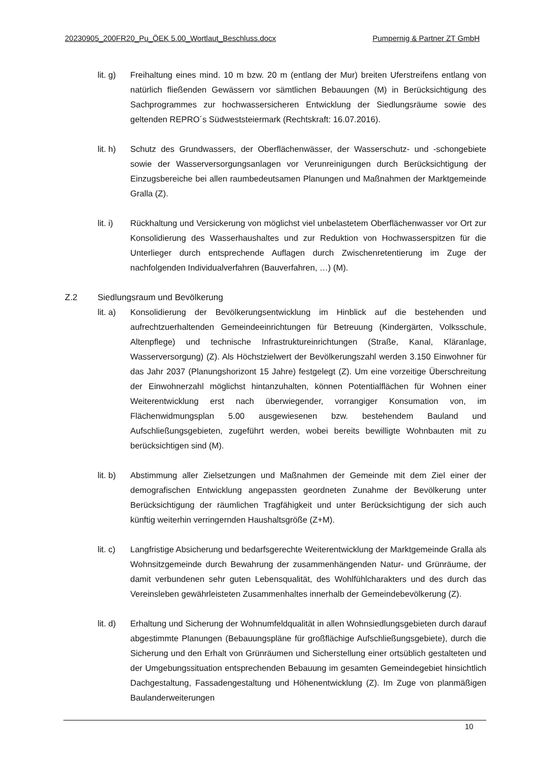20230905_200FR20_Pu_ÖEK 5.00_Wortlaut_Beschluss.docx Pumpernig & Partner ZT GmbH
lit. g)
Freihaltung eines mind. 10 m bzw. 20 m (entlang der Mur) breiten Uferstreifens entlang von natürlich fließenden Gewässern vor sämtlichen Bebauungen (M) in Berücksichtigung des Sachprogrammes zur hochwassersicheren Entwicklung der Siedlungsräume sowie des geltenden REPRO´s Südweststeiermark (Rechtskraft: 16.07.2016).
lit. h)
Schutz des Grundwassers, der Oberflächenwässer, der Wasserschutz- und -schongebiete sowie der Wasserversorgungsanlagen vor Verunreinigungen durch Berücksichtigung der Einzugsbereiche bei allen raumbedeutsamen Planungen und Maßnahmen der Marktgemeinde Gralla (Z).
lit. i)
Rückhaltung und Versickerung von möglichst viel unbelastetem Oberflächenwasser vor Ort zur Konsolidierung des Wasserhaushaltes und zur Reduktion von Hochwasserspitzen für die Unterlieger durch entsprechende Auflagen durch Zwischenretentierung im Zuge der nachfolgenden Individualverfahren (Bauverfahren, …) (M).
Z.2 Siedlungsraum und Bevölkerung
lit. a)
Konsolidierung der Bevölkerungsentwicklung im Hinblick auf die bestehenden und aufrechtzuerhaltenden Gemeindeeinrichtungen für Betreuung (Kindergärten, Volksschule, Altenpflege) und technische Infrastruktureinrichtungen (Straße, Kanal, Kläranlage, Wasserversorgung) (Z). Als Höchstzielwert der Bevölkerungszahl werden 3.150 Einwohner für das Jahr 2037 (Planungshorizont 15 Jahre) festgelegt (Z). Um eine vorzeitige Überschreitung der Einwohnerzahl möglichst hintanzuhalten, können Potentialflächen für Wohnen einer Weiterentwicklung erst nach überwiegender, vorrangiger Konsumation von, im Flächenwidmungsplan 5.00 ausgewiesenen bzw. bestehendem Bauland und Aufschließungsgebieten, zugeführt werden, wobei bereits bewilligte Wohnbauten mit zu berücksichtigen sind (M).
lit. b)
Abstimmung aller Zielsetzungen und Maßnahmen der Gemeinde mit dem Ziel einer der demografischen Entwicklung angepassten geordneten Zunahme der Bevölkerung unter Berücksichtigung der räumlichen Tragfähigkeit und unter Berücksichtigung der sich auch künftig weiterhin verringernden Haushaltsgröße (Z+M).
lit. c)
Langfristige Absicherung und bedarfsgerechte Weiterentwicklung der Marktgemeinde Gralla als Wohnsitzgemeinde durch Bewahrung der zusammenhängenden Natur- und Grünräume, der damit verbundenen sehr guten Lebensqualität, des Wohlfühlcharakters und des durch das Vereinsleben gewährleisteten Zusammenhaltes innerhalb der Gemeindebevölkerung (Z).
lit. d)
Erhaltung und Sicherung der Wohnumfeldqualität in allen Wohnsiedlungsgebieten durch darauf abgestimmte Planungen (Bebauungspläne für großflächige Aufschließungsgebiete), durch die Sicherung und den Erhalt von Grünräumen und Sicherstellung einer ortsüblich gestalteten und der Umgebungssituation entsprechenden Bebauung im gesamten Gemeindegebiet hinsichtlich Dachgestaltung, Fassadengestaltung und Höhenentwicklung (Z). Im Zuge von planmäßigen Baulanderweiterungen
10